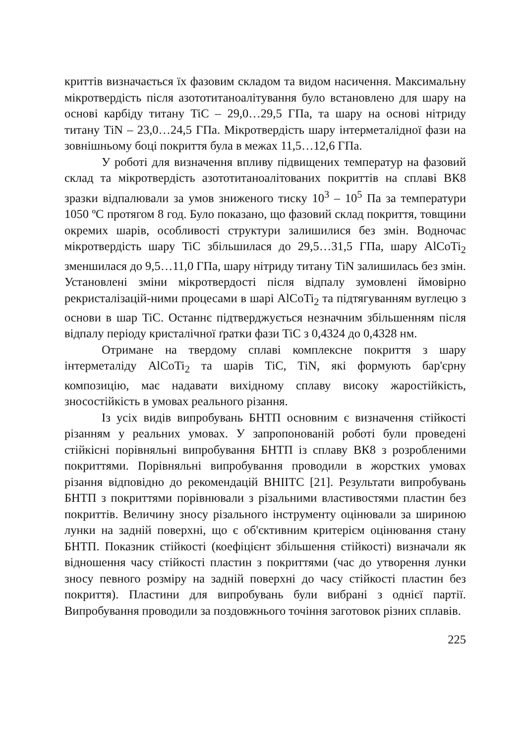криттів визначається їх фазовим складом та видом насичення. Максимальну мікротвердість після азототитаноалітування було встановлено для шару на основі карбіду титану TiC – 29,0…29,5 ГПа, та шару на основі нітриду титану TiN – 23,0…24,5 ГПа. Мікротвердість шару інтерметалідної фази на зовнішньому боці покриття була в межах 11,5…12,6 ГПа.
У роботі для визначення впливу підвищених температур на фазовий склад та мікротвердість азототитаноалітованих покриттів на сплаві ВК8 зразки відпалювали за умов зниженого тиску 10<sup>3</sup> – 10<sup>5</sup> Па за температури 1050 ºС протягом 8 год. Було показано, що фазовий склад покриття, товщини окремих шарів, особливості структури залишилися без змін. Водночас мікротвердість шару TiC збільшилася до 29,5…31,5 ГПа, шару AlCoTi<sub>2</sub> зменшилася до 9,5…11,0 ГПа, шару нітриду титану TiN залишилась без змін. Установлені зміни мікротвердості після відпалу зумовлені ймовірно рекристалізацій-ними процесами в шарі AlCoTi<sub>2</sub> та підтягуванням вуглецю з основи в шар TiC. Останнє підтверджується незначним збільшенням після відпалу періоду кристалічної ґратки фази TiC з 0,4324 до 0,4328 нм.
Отримане на твердому сплаві комплексне покриття з шару інтерметаліду AlCoTi<sub>2</sub> та шарів TiC, TiN, які формують бар'єрну композицію, має надавати вихідному сплаву високу жаростійкість, зносостійкість в умовах реального різання.
Із усіх видів випробувань БНТП основним є визначення стійкості різанням у реальних умовах. У запропонованій роботі були проведені стійкісні порівняльні випробування БНТП із сплаву ВК8 з розробленими покриттями. Порівняльні випробування проводили в жорстких умовах різання відповідно до рекомендацій ВНІІТС [21]. Результати випробувань БНТП з покриттями порівнювали з різальними властивостями пластин без покриттів. Величину зносу різального інструменту оцінювали за шириною лунки на задній поверхні, що є об'єктивним критерієм оцінювання стану БНТП. Показник стійкості (коефіцієнт збільшення стійкості) визначали як відношення часу стійкості пластин з покриттями (час до утворення лунки зносу певного розміру на задній поверхні до часу стійкості пластин без покриття). Пластини для випробувань були вибрані з однієї партії. Випробування проводили за поздовжнього точіння заготовок різних сплавів.
225